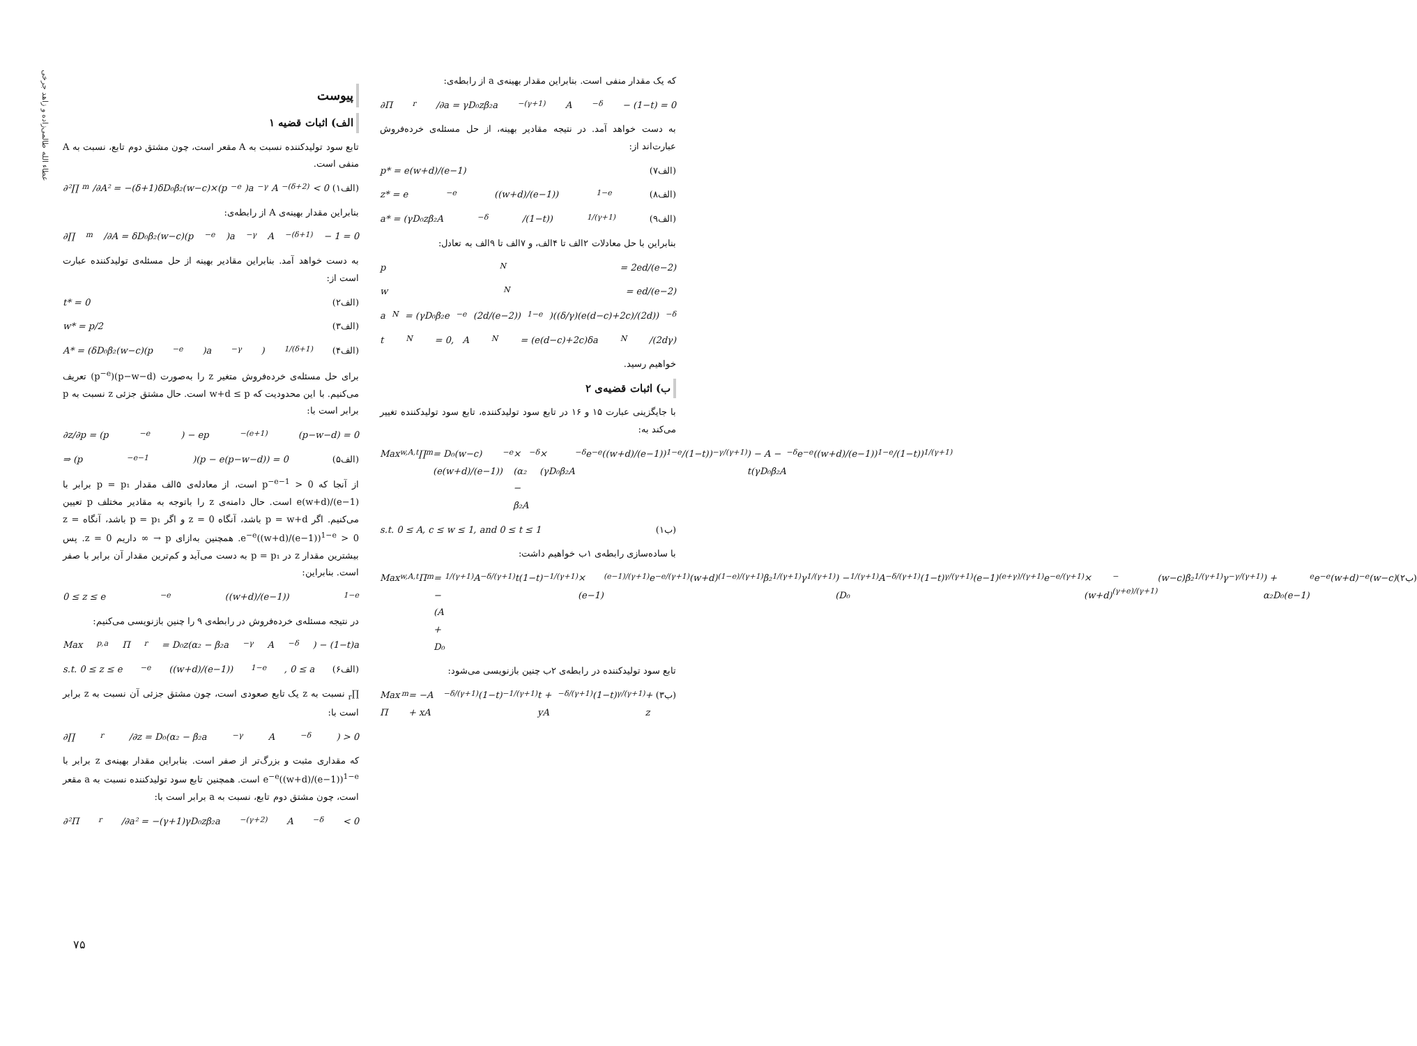عطاء الله طالمی‌زاده و زاهد جرخی
پیوست
الف) اثبات قضیه ۱
تابع سود تولیدکننده نسبت به A مقعر است، چون مشتق دوم تابع، نسبت به A منفی است.
∂²∏<sub>m</sub>/∂A² = −(δ+1)δD₀β₂(w−c)×(p<sup>−e</sup>)a<sup>−γ</sup>A<sup>−(δ+2)</sup> < 0 (۱الف)
بنابراین مقدار بهینه‌ی A از رابطه‌ی:
∂∏<sub>m</sub>/∂A = δD₀β₂(w−c)(p<sup>−e</sup>)a<sup>−γ</sup>A<sup>−(δ+1)</sup> − 1 = 0
به دست خواهد آمد. بنابراین مقادیر بهینه از حل مسئله‌ی تولیدکننده عبارت است از:
t* = 0 (۲الف)
w* = p/2 (۳الف)
A* = (δD₀β₂(w−c)(p<sup>−e</sup>)a<sup>−γ</sup>)<sup>1/(δ+1)</sup> (۴الف)
برای حل مسئله‌ی خرده‌فروش متغیر z را به‌صورت (p−w−d)(p<sup>−e</sup>) تعریف می‌کنیم. با این محدودیت که w+d ≤ p است. حال مشتق جزئی z نسبت به p برابر است با:
∂z/∂p = (p<sup>−e</sup>) − ep<sup>−(e+1)</sup>(p−w−d) = 0
⇒ (p<sup>−e−1</sup>)(p − e(p−w−d)) = 0 (۵الف)
از آنجا که p<sup>−e−1</sup> > 0 است، از معادله‌ی ۵الف مقدار p = p₁ برابر با e(w+d)/(e−1) است. حال دامنه‌ی z را باتوجه به مقادیر مختلف p تعیین می‌کنیم. اگر p = w+d باشد، آنگاه z = 0 و اگر p = p₁ باشد، آنگاه z = e<sup>−e</sup>((w+d)/(e−1))<sup>1−e</sup> > 0. همچنین به‌ازای p → ∞ داریم z = 0. پس بیشترین مقدار z در p = p₁ به دست می‌آید و کم‌ترین مقدار آن برابر با صفر است. بنابراین:
0 ≤ z ≤ e<sup>−e</sup>((w+d)/(e−1))<sup>1−e</sup>
در نتیجه مسئله‌ی خرده‌فروش در رابطه‌ی ۹ را چنین بازنویسی می‌کنیم:
Max<sub>p,a</sub> Π<sub>r</sub> = D₀z(α₂ − β₂a<sup>−γ</sup>A<sup>−δ</sup>) − (1−t)a
s.t. 0 ≤ z ≤ e<sup>−e</sup>((w+d)/(e−1))<sup>1−e</sup>, 0 ≤ a (۶الف)
∏<sub>r</sub> نسبت به z یک تابع صعودی است، چون مشتق جزئی آن نسبت به z برابر است با:
∂∏<sub>r</sub>/∂z = D₀(α₂ − β₂a<sup>−γ</sup>A<sup>−δ</sup>) > 0
که مقداری مثبت و بزرگ‌تر از صفر است. بنابراین مقدار بهینه‌ی z برابر با e<sup>−e</sup>((w+d)/(e−1))<sup>1−e</sup> است. همچنین تابع سود تولیدکننده نسبت به a مقعر است، چون مشتق دوم تابع، نسبت به a برابر است با:
∂²Π<sub>r</sub>/∂a² = −(γ+1)γD₀zβ₂a<sup>−(γ+2)</sup>A<sup>−δ</sup> < 0
که یک مقدار منفی است. بنابراین مقدار بهینه‌ی a از رابطه‌ی:
∂Π<sub>r</sub>/∂a = γD₀zβ₂a<sup>−(γ+1)</sup>A<sup>−δ</sup> − (1−t) = 0
به دست خواهد آمد. در نتیجه مقادیر بهینه، از حل مسئله‌ی خرده‌فروش عبارت‌اند از:
p* = e(w+d)/(e−1) (۷الف)
z* = e<sup>−e</sup>((w+d)/(e−1))<sup>1−e</sup> (۸الف)
a* = (γD₀zβ₂A<sup>−δ</sup>/(1−t))<sup>1/(γ+1)</sup> (۹الف)
بنابراین با حل معادلات ۲الف تا ۴الف، و ۷الف تا ۹الف به تعادل:
p<sup>N</sup> = 2ed/(e−2)
w<sup>N</sup> = ed/(e−2)
a<sup>N</sup> = (γD₀β₂e<sup>−e</sup>(2d/(e−2))<sup>1−e</sup>)((δ/γ)(e(d−c)+2c)/(2d))<sup>−δ</sup>
t<sup>N</sup> = 0, A<sup>N</sup> = (e(d−c)+2c)δa<sup>N</sup>/(2dγ)
خواهیم رسید.
ب) اثبات قضیه‌ی ۲
با جایگزینی عبارت ۱۵ و ۱۶ در تابع سود تولیدکننده، تابع سود تولیدکننده تغییر می‌کند به:
Max<sub>w,A,t</sub> ∏<sub>m</sub> = D₀(w−c)(e(w+d)/(e−1))<sup>−e</sup> × (α₂ − β₂A<sup>−δ</sup> × (γD₀β₂A<sup>−δ</sup>e<sup>−e</sup>((w+d)/(e−1))<sup>1−e</sup>/(1−t))<sup>−γ/(γ+1)</sup>) − A − t(γD₀β₂A<sup>−δ</sup>e<sup>−e</sup>((w+d)/(e−1))<sup>1−e</sup>/(1−t))<sup>1/(γ+1)</sup>
s.t. 0 ≤ A, c ≤ w ≤ 1, and 0 ≤ t ≤ 1 (۱ب)
با ساده‌سازی رابطه‌ی ۱ب خواهیم داشت:
Max<sub>w,A,t</sub> Π<sub>m</sub> = −(A + D₀<sup>1/(γ+1)</sup>A<sup>−δ/(γ+1)</sup>t(1−t)<sup>−1/(γ+1)</sup> × (e−1)<sup>(e−1)/(γ+1)</sup>e<sup>−e/(γ+1)</sup>(w+d)<sup>(1−e)/(γ+1)</sup>β₂<sup>1/(γ+1)</sup>γ<sup>1/(γ+1)</sup>) − (D₀<sup>1/(γ+1)</sup>A<sup>−δ/(γ+1)</sup>(1−t)<sup>γ/(γ+1)</sup>(e−1)<sup>(e+γ)/(γ+1)</sup>e<sup>−e/(γ+1)</sup> × (w+d)<sup>−(γ+e)/(γ+1)</sup>(w−c)β₂<sup>1/(γ+1)</sup>γ<sup>−γ/(γ+1)</sup>) + α₂D₀(e−1)<sup>e</sup>e<sup>−e</sup>(w+d)<sup>−e</sup>(w−c) (۲ب)
تابع سود تولیدکننده در رابطه‌ی ۲ب چنین بازنویسی می‌شود:
Max Π<sub>m</sub> = −A + xA<sup>−δ/(γ+1)</sup>(1−t)<sup>−1/(γ+1)</sup>t + yA<sup>−δ/(γ+1)</sup>(1−t)<sup>γ/(γ+1)</sup> + z (۳ب)
۷۵